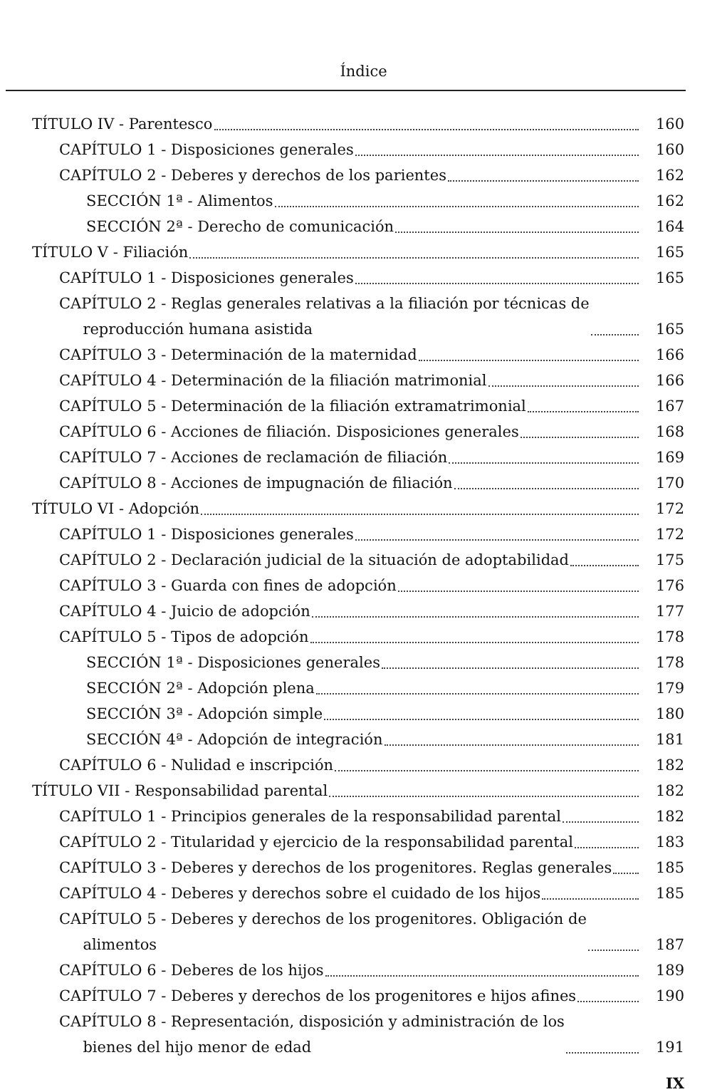Índice
TÍTULO IV - Parentesco
160
CAPÍTULO 1 - Disposiciones generales
160
CAPÍTULO 2 - Deberes y derechos de los parientes
162
SECCIÓN 1ª - Alimentos
162
SECCIÓN 2ª - Derecho de comunicación
164
TÍTULO V - Filiación
165
CAPÍTULO 1 - Disposiciones generales
165
CAPÍTULO 2 - Reglas generales relativas a la filiación por técnicas de
reproducción humana asistida
165
CAPÍTULO 3 - Determinación de la maternidad
166
CAPÍTULO 4 - Determinación de la filiación matrimonial
166
CAPÍTULO 5 - Determinación de la filiación extramatrimonial
167
CAPÍTULO 6 - Acciones de filiación. Disposiciones generales
168
CAPÍTULO 7 - Acciones de reclamación de filiación
169
CAPÍTULO 8 - Acciones de impugnación de filiación
170
TÍTULO VI - Adopción
172
CAPÍTULO 1 - Disposiciones generales
172
CAPÍTULO 2 - Declaración judicial de la situación de adoptabilidad
175
CAPÍTULO 3 - Guarda con fines de adopción
176
CAPÍTULO 4 - Juicio de adopción
177
CAPÍTULO 5 - Tipos de adopción
178
SECCIÓN 1ª - Disposiciones generales
178
SECCIÓN 2ª - Adopción plena
179
SECCIÓN 3ª - Adopción simple
180
SECCIÓN 4ª - Adopción de integración
181
CAPÍTULO 6 - Nulidad e inscripción
182
TÍTULO VII - Responsabilidad parental
182
CAPÍTULO 1 - Principios generales de la responsabilidad parental
182
CAPÍTULO 2 - Titularidad y ejercicio de la responsabilidad parental
183
CAPÍTULO 3 - Deberes y derechos de los progenitores. Reglas generales
185
CAPÍTULO 4 - Deberes y derechos sobre el cuidado de los hijos
185
CAPÍTULO 5 - Deberes y derechos de los progenitores. Obligación de
alimentos
187
CAPÍTULO 6 - Deberes de los hijos
189
CAPÍTULO 7 - Deberes y derechos de los progenitores e hijos afines
190
CAPÍTULO 8 - Representación, disposición y administración de los
bienes del hijo menor de edad
191
IX